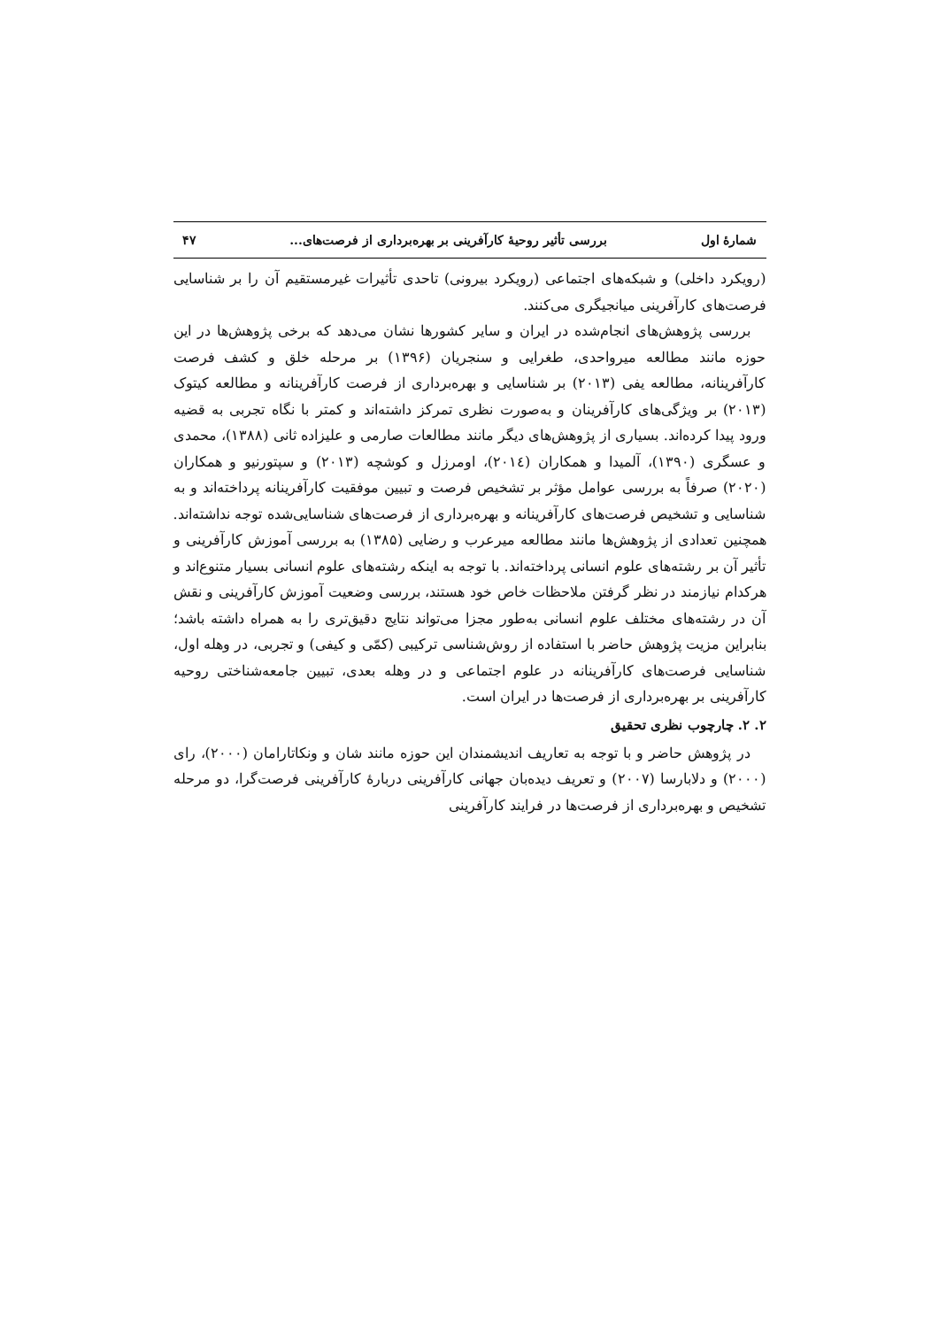شمارهٔ اول بررسی تأثیر روحیهٔ کارآفرینی بر بهره‌برداری از فرصت‌های... ۴۷
(رویکرد داخلی) و شبکه‌های اجتماعی (رویکرد بیرونی) تاحدی تأثیرات غیرمستقیم آن را بر شناسایی فرصت‌های کارآفرینی میانجیگری می‌کنند.
بررسی پژوهش‌های انجام‌شده در ایران و سایر کشورها نشان می‌دهد که برخی پژوهش‌ها در این حوزه مانند مطالعه میرواحدی، طغرایی و سنجریان (۱۳۹۶) بر مرحله خلق و کشف فرصت کارآفرینانه، مطالعه یفی (۲۰۱۳) بر شناسایی و بهره‌برداری از فرصت کارآفرینانه و مطالعه کیتوک (۲۰۱۳) بر ویژگی‌های کارآفرینان و به‌صورت نظری تمرکز داشته‌اند و کمتر با نگاه تجربی به قضیه ورود پیدا کرده‌اند. بسیاری از پژوهش‌های دیگر مانند مطالعات صارمی و علیزاده ثانی (۱۳۸۸)، محمدی و عسگری (۱۳۹۰)، آلمیدا و همکاران (۲۰۱٤)، اومرزل و کوشچه (۲۰۱۳) و سپتورنیو و همکاران (۲۰۲۰) صرفاً به بررسی عوامل مؤثر بر تشخیص فرصت و تبیین موفقیت کارآفرینانه پرداخته‌اند و به شناسایی و تشخیص فرصت‌های کارآفرینانه و بهره‌برداری از فرصت‌های شناسایی‌شده توجه نداشته‌اند. همچنین تعدادی از پژوهش‌ها مانند مطالعه میرعرب و رضایی (۱۳۸۵) به بررسی آموزش کارآفرینی و تأثیر آن بر رشته‌های علوم انسانی پرداخته‌اند. با توجه به اینکه رشته‌های علوم انسانی بسیار متنوع‌اند و هرکدام نیازمند در نظر گرفتن ملاحظات خاص خود هستند، بررسی وضعیت آموزش کارآفرینی و نقش آن در رشته‌های مختلف علوم انسانی به‌طور مجزا می‌تواند نتایج دقیق‌تری را به همراه داشته باشد؛ بنابراین مزیت پژوهش حاضر با استفاده از روش‌شناسی ترکیبی (کمّی و کیفی) و تجربی، در وهله اول، شناسایی فرصت‌های کارآفرینانه در علوم اجتماعی و در وهله بعدی، تبیین جامعه‌شناختی روحیه کارآفرینی بر بهره‌برداری از فرصت‌ها در ایران است.
۲. ۲. چارچوب نظری تحقیق
در پژوهش حاضر و با توجه به تعاریف اندیشمندان این حوزه مانند شان و ونکاتارامان (۲۰۰۰)، رای (۲۰۰۰) و دلابارسا (۲۰۰۷) و تعریف دیده‌بان جهانی کارآفرینی دربارهٔ کارآفرینی فرصت‌گرا، دو مرحله تشخیص و بهره‌برداری از فرصت‌ها در فرایند کارآفرینی